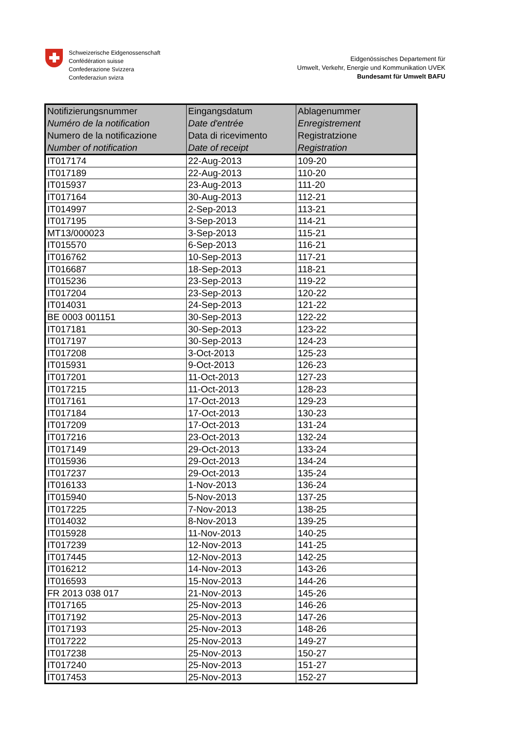Schweizerische Eidgenossenschaft
Confédération suisse
Confederazione Svizzera
Confederaziun svizra
Eidgenössisches Departement für
Umwelt, Verkehr, Energie und Kommunikation UVEK
Bundesamt für Umwelt BAFU
| Notifizierungsnummer Numéro de la notification Numero de la notificazione Number of notification | Eingangsdatum Date d'entrée Data di ricevimento Date of receipt | Ablagenummer Enregistrement Registratzione Registration |
| --- | --- | --- |
| IT017174 | 22-Aug-2013 | 109-20 |
| IT017189 | 22-Aug-2013 | 110-20 |
| IT015937 | 23-Aug-2013 | 111-20 |
| IT017164 | 30-Aug-2013 | 112-21 |
| IT014997 | 2-Sep-2013 | 113-21 |
| IT017195 | 3-Sep-2013 | 114-21 |
| MT13/000023 | 3-Sep-2013 | 115-21 |
| IT015570 | 6-Sep-2013 | 116-21 |
| IT016762 | 10-Sep-2013 | 117-21 |
| IT016687 | 18-Sep-2013 | 118-21 |
| IT015236 | 23-Sep-2013 | 119-22 |
| IT017204 | 23-Sep-2013 | 120-22 |
| IT014031 | 24-Sep-2013 | 121-22 |
| BE 0003 001151 | 30-Sep-2013 | 122-22 |
| IT017181 | 30-Sep-2013 | 123-22 |
| IT017197 | 30-Sep-2013 | 124-23 |
| IT017208 | 3-Oct-2013 | 125-23 |
| IT015931 | 9-Oct-2013 | 126-23 |
| IT017201 | 11-Oct-2013 | 127-23 |
| IT017215 | 11-Oct-2013 | 128-23 |
| IT017161 | 17-Oct-2013 | 129-23 |
| IT017184 | 17-Oct-2013 | 130-23 |
| IT017209 | 17-Oct-2013 | 131-24 |
| IT017216 | 23-Oct-2013 | 132-24 |
| IT017149 | 29-Oct-2013 | 133-24 |
| IT015936 | 29-Oct-2013 | 134-24 |
| IT017237 | 29-Oct-2013 | 135-24 |
| IT016133 | 1-Nov-2013 | 136-24 |
| IT015940 | 5-Nov-2013 | 137-25 |
| IT017225 | 7-Nov-2013 | 138-25 |
| IT014032 | 8-Nov-2013 | 139-25 |
| IT015928 | 11-Nov-2013 | 140-25 |
| IT017239 | 12-Nov-2013 | 141-25 |
| IT017445 | 12-Nov-2013 | 142-25 |
| IT016212 | 14-Nov-2013 | 143-26 |
| IT016593 | 15-Nov-2013 | 144-26 |
| FR 2013 038 017 | 21-Nov-2013 | 145-26 |
| IT017165 | 25-Nov-2013 | 146-26 |
| IT017192 | 25-Nov-2013 | 147-26 |
| IT017193 | 25-Nov-2013 | 148-26 |
| IT017222 | 25-Nov-2013 | 149-27 |
| IT017238 | 25-Nov-2013 | 150-27 |
| IT017240 | 25-Nov-2013 | 151-27 |
| IT017453 | 25-Nov-2013 | 152-27 |